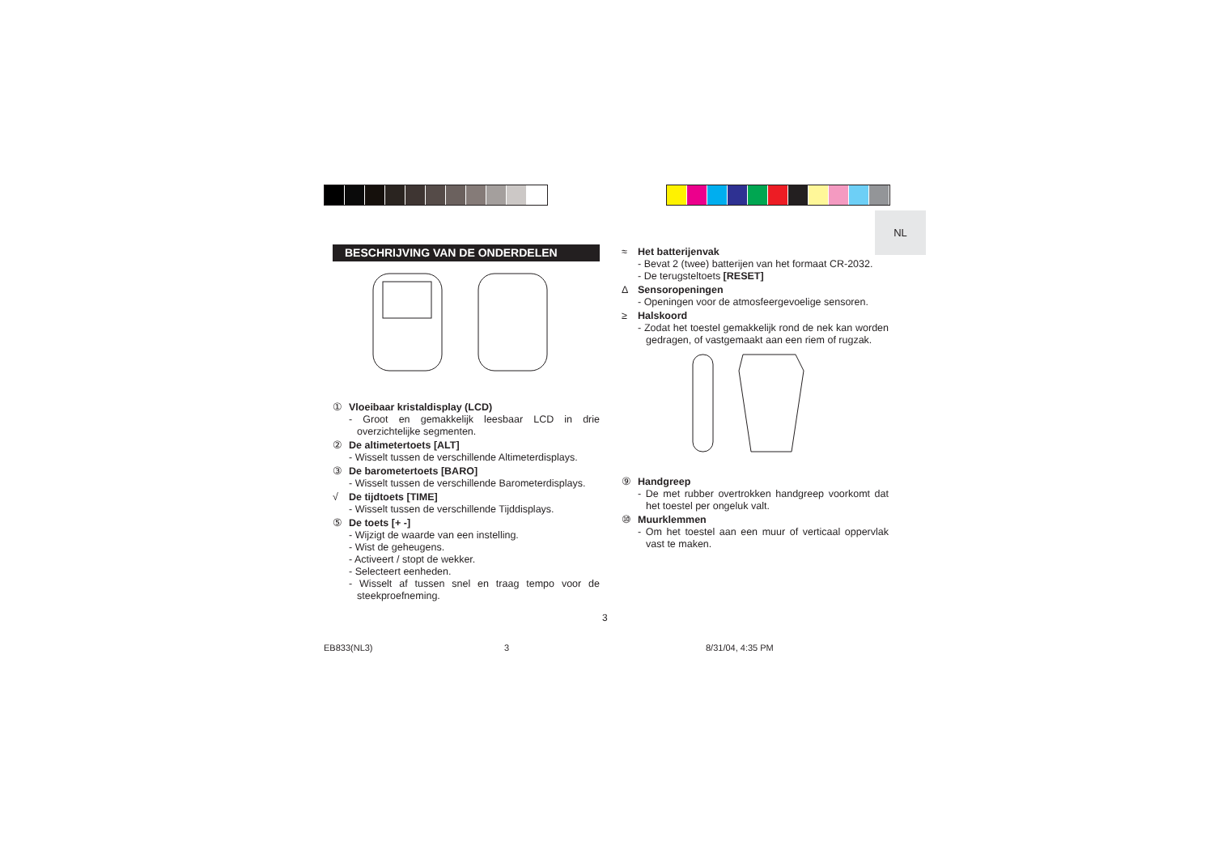NL
BESCHRIJVING VAN DE ONDERDELEN
① Vloeibaar kristaldisplay (LCD)
- Groot en gemakkelijk leesbaar LCD in drie overzichtelijke segmenten.
② De altimetertoets [ALT]
- Wisselt tussen de verschillende Altimeterdisplays.
③ De barometertoets [BARO]
- Wisselt tussen de verschillende Barometerdisplays.
√ De tijdtoets [TIME]
- Wisselt tussen de verschillende Tijddisplays.
⑤ De toets [+ -]
- Wijzigt de waarde van een instelling.
- Wist de geheugens.
- Activeert / stopt de wekker.
- Selecteert eenheden.
- Wisselt af tussen snel en traag tempo voor de steekproefneming.
≈ Het batterijenvak
- Bevat 2 (twee) batterijen van het formaat CR-2032.
- De terugsteltoets [RESET]
Δ Sensoropeningen
- Openingen voor de atmosfeergevoelige sensoren.
≥ Halskoord
- Zodat het toestel gemakkelijk rond de nek kan worden gedragen, of vastgemaakt aan een riem of rugzak.
⑨ Handgreep
- De met rubber overtrokken handgreep voorkomt dat het toestel per ongeluk valt.
⑩ Muurklemmen
- Om het toestel aan een muur of verticaal oppervlak vast te maken.
3
EB833(NL3) 3 8/31/04, 4:35 PM